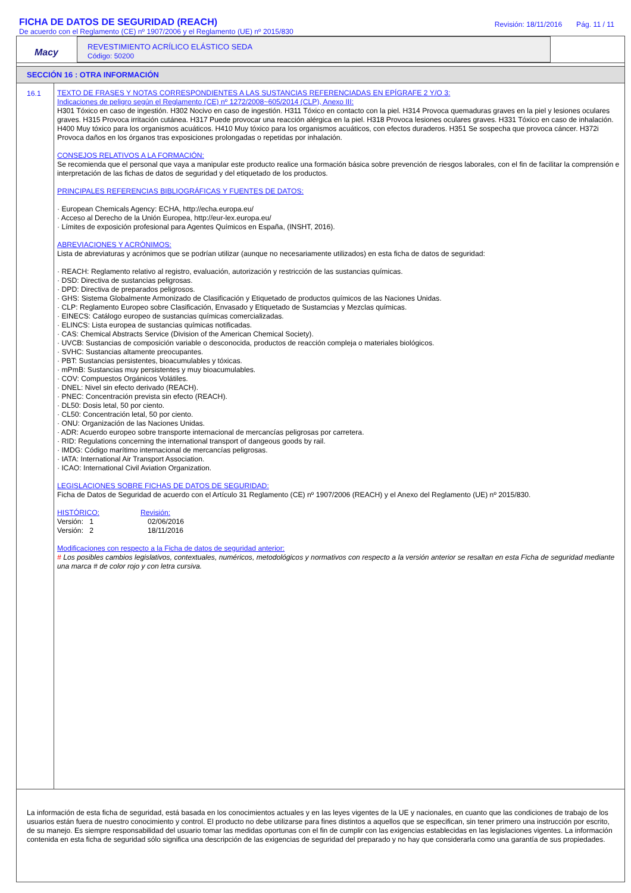FICHA DE DATOS DE SEGURIDAD (REACH)
De acuerdo con el Reglamento (CE) nº 1907/2006 y el Reglamento (UE) nº 2015/830
Revisión: 18/11/2016 Pág. 11 / 11
Macy
REVESTIMIENTO ACRÍLICO ELÁSTICO SEDA
Código: 50200
SECCIÓN 16 : OTRA INFORMACIÓN
16.1
TEXTO DE FRASES Y NOTAS CORRESPONDIENTES A LAS SUSTANCIAS REFERENCIADAS EN EPÍGRAFE 2 Y/O 3:
Indicaciones de peligro según el Reglamento (CE) nº 1272/2008~605/2014 (CLP), Anexo III:
H301 Tóxico en caso de ingestión. H302 Nocivo en caso de ingestión. H311 Tóxico en contacto con la piel. H314 Provoca quemaduras graves en la piel y lesiones oculares graves. H315 Provoca irritación cutánea. H317 Puede provocar una reacción alérgica en la piel. H318 Provoca lesiones oculares graves. H331 Tóxico en caso de inhalación. H400 Muy tóxico para los organismos acuáticos. H410 Muy tóxico para los organismos acuáticos, con efectos duraderos. H351 Se sospecha que provoca cáncer. H372i Provoca daños en los órganos tras exposiciones prolongadas o repetidas por inhalación.
CONSEJOS RELATIVOS A LA FORMACIÓN:
Se recomienda que el personal que vaya a manipular este producto realice una formación básica sobre prevención de riesgos laborales, con el fin de facilitar la comprensión e interpretación de las fichas de datos de seguridad y del etiquetado de los productos.
PRINCIPALES REFERENCIAS BIBLIOGRÁFICAS Y FUENTES DE DATOS:
· European Chemicals Agency: ECHA, http://echa.europa.eu/
· Acceso al Derecho de la Unión Europea, http://eur-lex.europa.eu/
· Límites de exposición profesional para Agentes Químicos en España, (INSHT, 2016).
ABREVIACIONES Y ACRÓNIMOS:
Lista de abreviaturas y acrónimos que se podrían utilizar (aunque no necesariamente utilizados) en esta ficha de datos de seguridad:
· REACH: Reglamento relativo al registro, evaluación, autorización y restricción de las sustancias químicas.
· DSD: Directiva de sustancias peligrosas.
· DPD: Directiva de preparados peligrosos.
· GHS: Sistema Globalmente Armonizado de Clasificación y Etiquetado de productos químicos de las Naciones Unidas.
· CLP: Reglamento Europeo sobre Clasificación, Envasado y Etiquetado de Sustamcias y Mezclas químicas.
· EINECS: Catálogo europeo de sustancias químicas comercializadas.
· ELINCS: Lista europea de sustancias químicas notificadas.
· CAS: Chemical Abstracts Service (Division of the American Chemical Society).
· UVCB: Sustancias de composición variable o desconocida, productos de reacción compleja o materiales biológicos.
· SVHC: Sustancias altamente preocupantes.
· PBT: Sustancias persistentes, bioacumulables y tóxicas.
· mPmB: Sustancias muy persistentes y muy bioacumulables.
· COV: Compuestos Orgánicos Volátiles.
· DNEL: Nivel sin efecto derivado (REACH).
· PNEC: Concentración prevista sin efecto (REACH).
· DL50: Dosis letal, 50 por ciento.
· CL50: Concentración letal, 50 por ciento.
· ONU: Organización de las Naciones Unidas.
· ADR: Acuerdo europeo sobre transporte internacional de mercancías peligrosas por carretera.
· RID: Regulations concerning the international transport of dangeous goods by rail.
· IMDG: Código marítimo internacional de mercancías peligrosas.
· IATA: International Air Transport Association.
· ICAO: International Civil Aviation Organization.
LEGISLACIONES SOBRE FICHAS DE DATOS DE SEGURIDAD:
Ficha de Datos de Seguridad de acuerdo con el Artículo 31 Reglamento (CE) nº 1907/2006 (REACH) y el Anexo del Reglamento (UE) nº 2015/830.
| HISTÓRICO: | Revisión: |
| Versión: 1 | 02/06/2016 |
| Versión: 2 | 18/11/2016 |
Modificaciones con respecto a la Ficha de datos de seguridad anterior:
# Los posibles cambios legislativos, contextuales, numéricos, metodológicos y normativos con respecto a la versión anterior se resaltan en esta Ficha de seguridad mediante una marca # de color rojo y con letra cursiva.
La información de esta ficha de seguridad, está basada en los conocimientos actuales y en las leyes vigentes de la UE y nacionales, en cuanto que las condiciones de trabajo de los usuarios están fuera de nuestro conocimiento y control. El producto no debe utilizarse para fines distintos a aquellos que se especifican, sin tener primero una instrucción por escrito, de su manejo. Es siempre responsabilidad del usuario tomar las medidas oportunas con el fin de cumplir con las exigencias establecidas en las legislaciones vigentes. La información contenida en esta ficha de seguridad sólo significa una descripción de las exigencias de seguridad del preparado y no hay que considerarla como una garantía de sus propiedades.